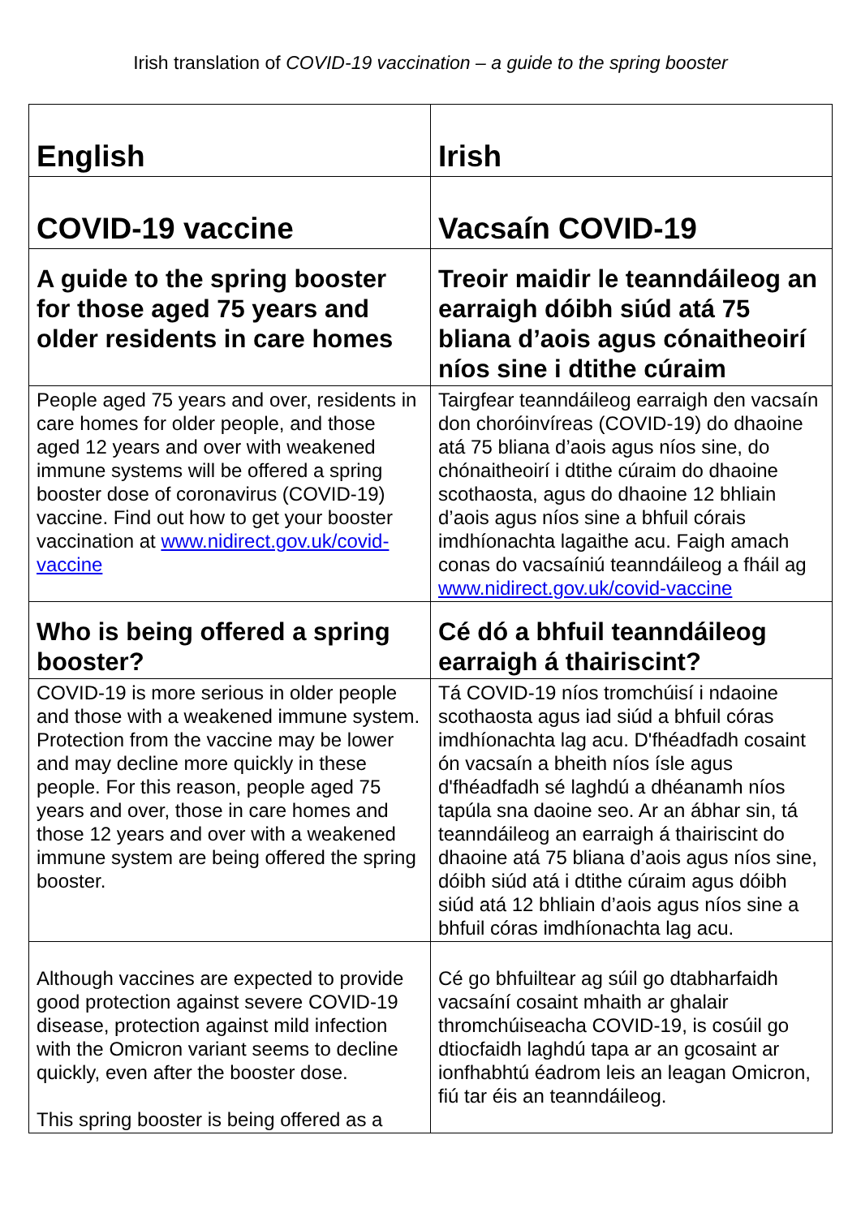Irish translation of COVID-19 vaccination – a guide to the spring booster
| English | Irish |
| COVID-19 vaccine | Vacsaín COVID-19 |
| A guide to the spring booster for those aged 75 years and older residents in care homes | Treoir maidir le teanndáileog an earraigh dóibh siúd atá 75 bliana d’aois agus cónaitheoirí níos sine i dtithe cúraim |
| People aged 75 years and over, residents in care homes for older people, and those aged 12 years and over with weakened immune systems will be offered a spring booster dose of coronavirus (COVID-19) vaccine. Find out how to get your booster vaccination at www.nidirect.gov.uk/covid-vaccine | Tairgfear teanndáileog earraigh den vacsaín don choróinvíreas (COVID-19) do dhaoine atá 75 bliana d’aois agus níos sine, do chónaitheoirí i dtithe cúraim do dhaoine scothaosta, agus do dhaoine 12 bhliain d’aois agus níos sine a bhfuil córais imdhíonachta lagaithe acu. Faigh amach conas do vacsaíniú teanndáileog a fháil ag www.nidirect.gov.uk/covid-vaccine |
| Who is being offered a spring booster? | Cé dó a bhfuil teanndáileog earraigh á thairiscint? |
| COVID-19 is more serious in older people and those with a weakened immune system. Protection from the vaccine may be lower and may decline more quickly in these people. For this reason, people aged 75 years and over, those in care homes and those 12 years and over with a weakened immune system are being offered the spring booster. | Tá COVID-19 níos tromchúisí i ndaoine scothaosta agus iad siúd a bhfuil córas imdhíonachta lag acu. D'fhéadfadh cosaint ón vacsaín a bheith níos ísle agus d'fhéadfadh sé laghdú a dhéanamh níos tapúla sna daoine seo. Ar an ábhar sin, tá teanndáileog an earraigh á thairiscint do dhaoine atá 75 bliana d’aois agus níos sine, dóibh siúd atá i dtithe cúraim agus dóibh siúd atá 12 bhliain d’aois agus níos sine a bhfuil córas imdhíonachta lag acu. |
| Although vaccines are expected to provide good protection against severe COVID-19 disease, protection against mild infection with the Omicron variant seems to decline quickly, even after the booster dose. This spring booster is being offered as a | Cé go bhfuiltear ag súil go dtabharfaidh vacsaíní cosaint mhaith ar ghalair thromchúiseacha COVID-19, is cosúil go dtiocfaidh laghdú tapa ar an gcosaint ar ionfhabhtú éadrom leis an leagan Omicron, fiú tar éis an teanndáileog. |